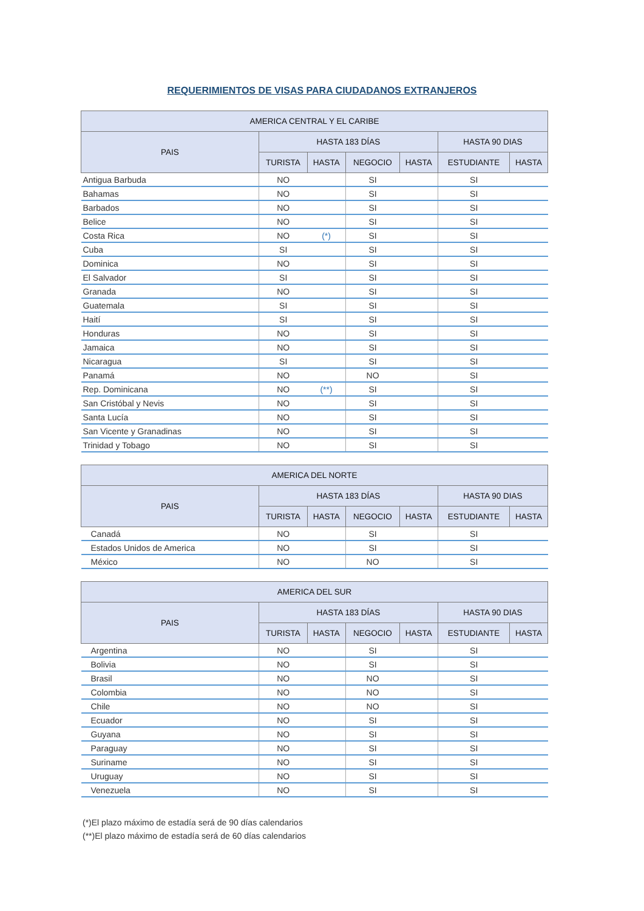REQUERIMIENTOS DE VISAS PARA CIUDADANOS EXTRANJEROS
| AMERICA CENTRAL Y EL CARIBE | | | | | | |
| --- | --- | --- | --- | --- | --- | --- |
| PAIS | HASTA 183 DÍAS | | | | HASTA 90 DIAS | |
| | TURISTA | HASTA | NEGOCIO | HASTA | ESTUDIANTE | HASTA |
| Antigua Barbuda | NO | | SI | | SI | |
| Bahamas | NO | | SI | | SI | |
| Barbados | NO | | SI | | SI | |
| Belice | NO | | SI | | SI | |
| Costa Rica | NO | (*) | SI | | SI | |
| Cuba | SI | | SI | | SI | |
| Dominica | NO | | SI | | SI | |
| El Salvador | SI | | SI | | SI | |
| Granada | NO | | SI | | SI | |
| Guatemala | SI | | SI | | SI | |
| Haití | SI | | SI | | SI | |
| Honduras | NO | | SI | | SI | |
| Jamaica | NO | | SI | | SI | |
| Nicaragua | SI | | SI | | SI | |
| Panamá | NO | | NO | | SI | |
| Rep. Dominicana | NO | (**) | SI | | SI | |
| San Cristóbal y Nevis | NO | | SI | | SI | |
| Santa Lucía | NO | | SI | | SI | |
| San Vicente y Granadinas | NO | | SI | | SI | |
| Trinidad y Tobago | NO | | SI | | SI | |
| AMERICA DEL NORTE | | | | | | |
| --- | --- | --- | --- | --- | --- | --- |
| PAIS | HASTA 183 DÍAS | | | | HASTA 90 DIAS | |
| | TURISTA | HASTA | NEGOCIO | HASTA | ESTUDIANTE | HASTA |
| Canadá | NO | | SI | | SI | |
| Estados Unidos de America | NO | | SI | | SI | |
| México | NO | | NO | | SI | |
| AMERICA DEL SUR | | | | | | |
| --- | --- | --- | --- | --- | --- | --- |
| PAIS | HASTA 183 DÍAS | | | | HASTA 90 DIAS | |
| | TURISTA | HASTA | NEGOCIO | HASTA | ESTUDIANTE | HASTA |
| Argentina | NO | | SI | | SI | |
| Bolivia | NO | | SI | | SI | |
| Brasil | NO | | NO | | SI | |
| Colombia | NO | | NO | | SI | |
| Chile | NO | | NO | | SI | |
| Ecuador | NO | | SI | | SI | |
| Guyana | NO | | SI | | SI | |
| Paraguay | NO | | SI | | SI | |
| Suriname | NO | | SI | | SI | |
| Uruguay | NO | | SI | | SI | |
| Venezuela | NO | | SI | | SI | |
(*)El plazo máximo de estadía será de 90 días calendarios
(**)El plazo máximo de estadía será de 60 días calendarios